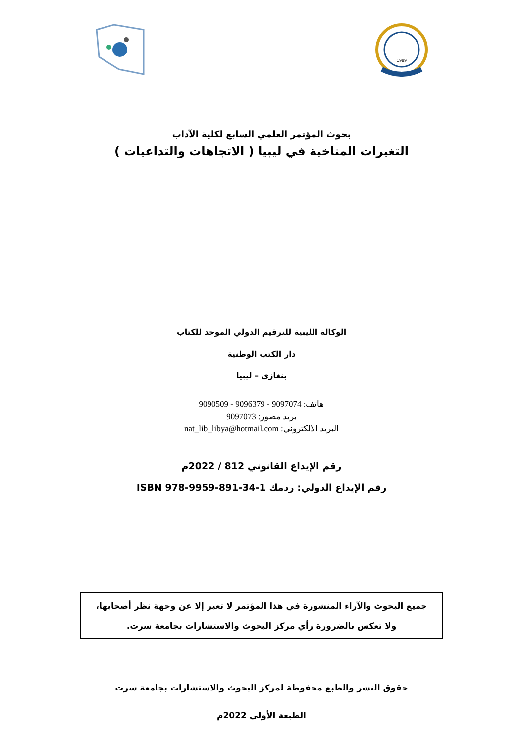1989
بحوث المؤتمر العلمي السابع لكلية الآداب
التغيرات المناخية في ليبيا ( الاتجاهات والتداعيات )
الوكالة الليبية للترقيم الدولي الموحد للكتاب
دار الكتب الوطنية
بنغازي – ليبيا
هاتف: 9097074 - 9096379 - 9090509
بريد مصور: 9097073
البريد الالكتروني: nat_lib_libya@hotmail.com
رقم الإيداع القانوني 812 / 2022م
رقم الإيداع الدولي: ردمك ISBN 978-9959-891-34-1
جميع البحوث والآراء المنشورة في هذا المؤتمر لا تعبر إلا عن وجهة نظر أصحابها،
ولا تعكس بالضرورة رأي مركز البحوث والاستشارات بجامعة سرت.
حقوق النشر والطبع محفوظة لمركز البحوث والاستشارات بجامعة سرت
الطبعة الأولى 2022م